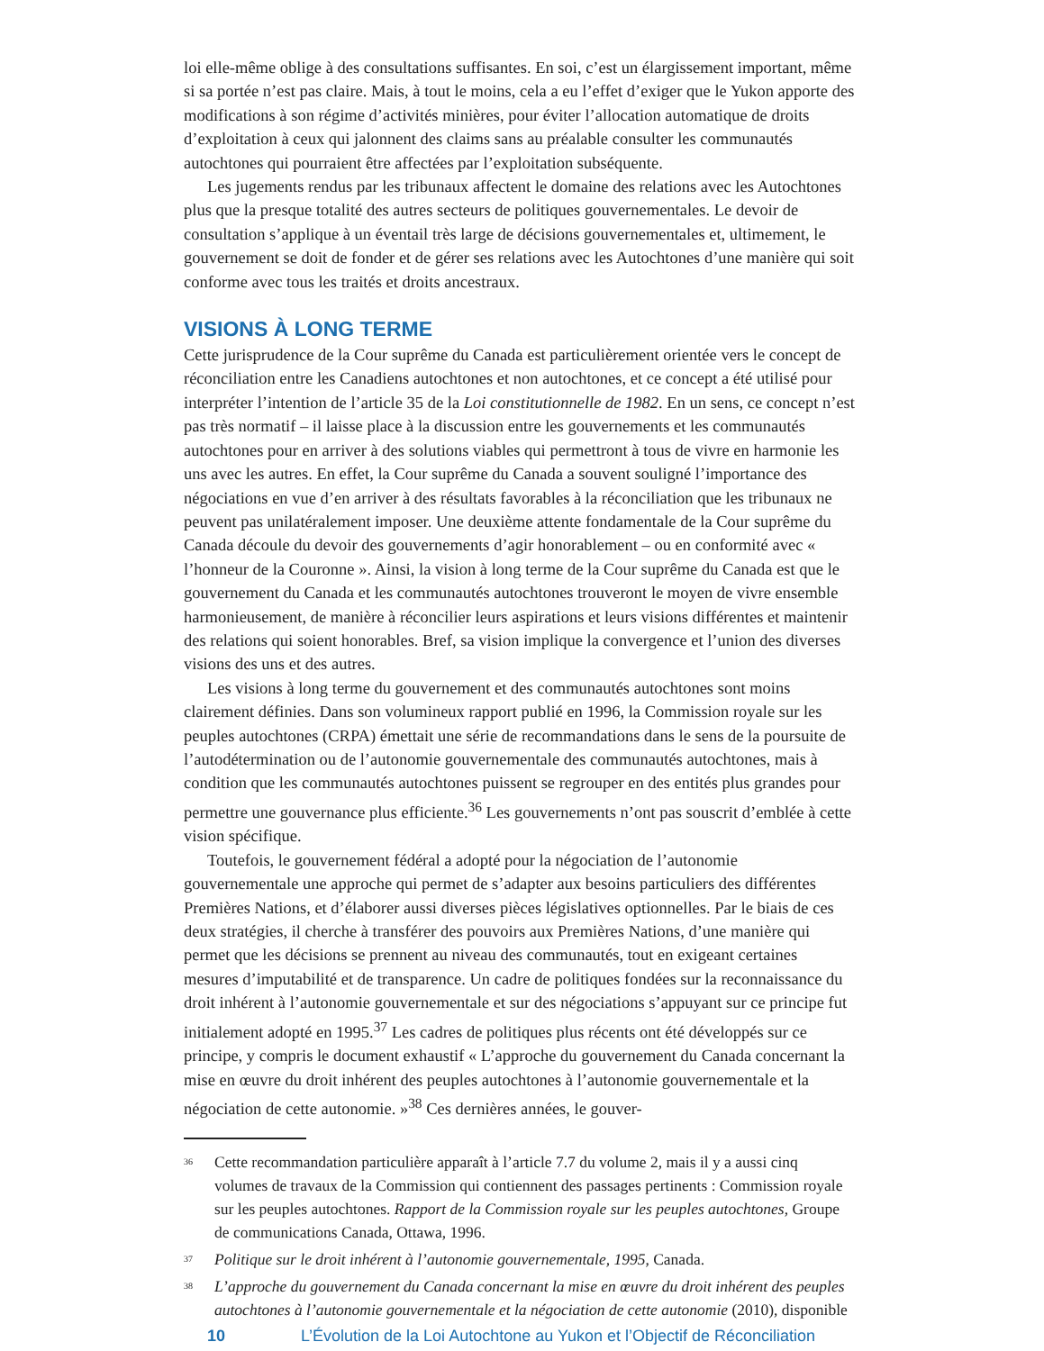loi elle-même oblige à des consultations suffisantes. En soi, c’est un élargissement important, même si sa portée n’est pas claire. Mais, à tout le moins, cela a eu l’effet d’exiger que le Yukon apporte des modifications à son régime d’activités minières, pour éviter l’allocation automatique de droits d’exploitation à ceux qui jalonnent des claims sans au préalable consulter les communautés autochtones qui pourraient être affectées par l’exploitation subséquente.
Les jugements rendus par les tribunaux affectent le domaine des relations avec les Autochtones plus que la presque totalité des autres secteurs de politiques gouvernementales. Le devoir de consultation s’applique à un éventail très large de décisions gouvernementales et, ultimement, le gouvernement se doit de fonder et de gérer ses relations avec les Autochtones d’une manière qui soit conforme avec tous les traités et droits ancestraux.
VISIONS À LONG TERME
Cette jurisprudence de la Cour suprême du Canada est particulièrement orientée vers le concept de réconciliation entre les Canadiens autochtones et non autochtones, et ce concept a été utilisé pour interpréter l’intention de l’article 35 de la Loi constitutionnelle de 1982. En un sens, ce concept n’est pas très normatif – il laisse place à la discussion entre les gouvernements et les communautés autochtones pour en arriver à des solutions viables qui permettront à tous de vivre en harmonie les uns avec les autres. En effet, la Cour suprême du Canada a souvent souligné l’importance des négociations en vue d’en arriver à des résultats favorables à la réconciliation que les tribunaux ne peuvent pas unilatéralement imposer. Une deuxième attente fondamentale de la Cour suprême du Canada découle du devoir des gouvernements d’agir honorablement – ou en conformité avec « l’honneur de la Couronne ». Ainsi, la vision à long terme de la Cour suprême du Canada est que le gouvernement du Canada et les communautés autochtones trouveront le moyen de vivre ensemble harmonieusement, de manière à réconcilier leurs aspirations et leurs visions différentes et maintenir des relations qui soient honorables. Bref, sa vision implique la convergence et l’union des diverses visions des uns et des autres.
Les visions à long terme du gouvernement et des communautés autochtones sont moins clairement définies. Dans son volumineux rapport publié en 1996, la Commission royale sur les peuples autochtones (CRPA) émettait une série de recommandations dans le sens de la poursuite de l’autodétermination ou de l’autonomie gouvernementale des communautés autochtones, mais à condition que les communautés autochtones puissent se regrouper en des entités plus grandes pour permettre une gouvernance plus efficiente.<sup>36</sup> Les gouvernements n’ont pas souscrit d’emblée à cette vision spécifique.
Toutefois, le gouvernement fédéral a adopté pour la négociation de l’autonomie gouvernementale une approche qui permet de s’adapter aux besoins particuliers des différentes Premières Nations, et d’élaborer aussi diverses pièces législatives optionnelles. Par le biais de ces deux stratégies, il cherche à transférer des pouvoirs aux Premières Nations, d’une manière qui permet que les décisions se prennent au niveau des communautés, tout en exigeant certaines mesures d’imputabilité et de transparence. Un cadre de politiques fondées sur la reconnaissance du droit inhérent à l’autonomie gouvernementale et sur des négociations s’appuyant sur ce principe fut initialement adopté en 1995.<sup>37</sup> Les cadres de politiques plus récents ont été développés sur ce principe, y compris le document exhaustif « L’approche du gouvernement du Canada concernant la mise en œuvre du droit inhérent des peuples autochtones à l’autonomie gouvernementale et la négociation de cette autonomie. »<sup>38</sup> Ces dernières années, le gouver-
<sup>36</sup>
Cette recommandation particulière apparaît à l’article 7.7 du volume 2, mais il y a aussi cinq volumes de travaux de la Commission qui contiennent des passages pertinents : Commission royale sur les peuples autochtones. Rapport de la Commission royale sur les peuples autochtones, Groupe de communications Canada, Ottawa, 1996.
<sup>37</sup>
Politique sur le droit inhérent à l’autonomie gouvernementale, 1995, Canada.
<sup>38</sup>
L’approche du gouvernement du Canada concernant la mise en œuvre du droit inhérent des peuples autochtones à l’autonomie gouvernementale et la négociation de cette autonomie (2010), disponible
10 L’Évolution de la Loi Autochtone au Yukon et l’Objectif de Réconciliation